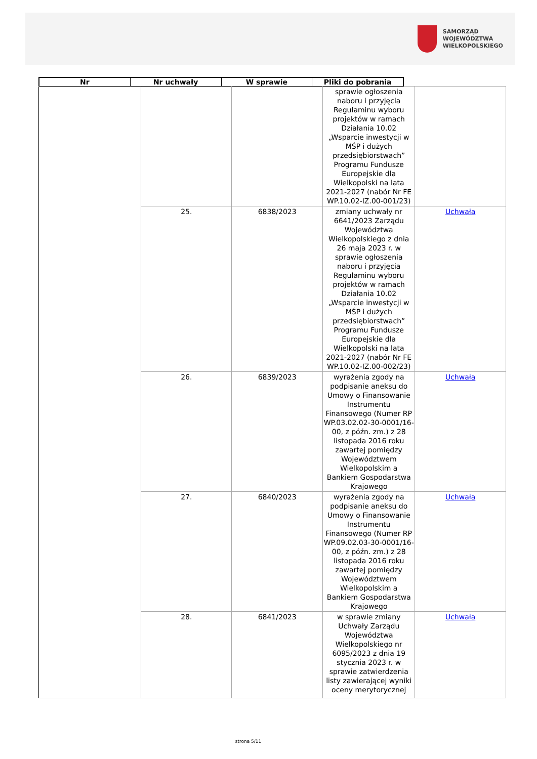SAMORZĄD WOJEWÓDZTWA
WIELKOPOLSKIEGO
Nr Nr uchwały W sprawie Pliki do pobrania
| | | | sprawie ogłoszenia naboru i przyjęcia Regulaminu wyboru projektów w ramach Działania 10.02 „Wsparcie inwestycji w MŚP i dużych przedsiębiorstwach” Programu Fundusze Europejskie dla Wielkopolski na lata 2021-2027 (nabór Nr FE WP.10.02-IZ.00-001/23) | |
| | 25. | 6838/2023 | zmiany uchwały nr 6641/2023 Zarządu Województwa Wielkopolskiego z dnia 26 maja 2023 r. w sprawie ogłoszenia naboru i przyjęcia Regulaminu wyboru projektów w ramach Działania 10.02 „Wsparcie inwestycji w MŚP i dużych przedsiębiorstwach” Programu Fundusze Europejskie dla Wielkopolski na lata 2021-2027 (nabór Nr FE WP.10.02-IZ.00-002/23) | Uchwała |
| | 26. | 6839/2023 | wyrażenia zgody na podpisanie aneksu do Umowy o Finansowanie Instrumentu Finansowego (Numer RP WP.03.02.02-30-0001/16-00, z późn. zm.) z 28 listopada 2016 roku zawartej pomiędzy Województwem Wielkopolskim a Bankiem Gospodarstwa Krajowego | Uchwała |
| | 27. | 6840/2023 | wyrażenia zgody na podpisanie aneksu do Umowy o Finansowanie Instrumentu Finansowego (Numer RP WP.09.02.03-30-0001/16-00, z późn. zm.) z 28 listopada 2016 roku zawartej pomiędzy Województwem Wielkopolskim a Bankiem Gospodarstwa Krajowego | Uchwała |
| | 28. | 6841/2023 | w sprawie zmiany Uchwały Zarządu Województwa Wielkopolskiego nr 6095/2023 z dnia 19 stycznia 2023 r. w sprawie zatwierdzenia listy zawierającej wyniki oceny merytorycznej | Uchwała |
strona 5/11